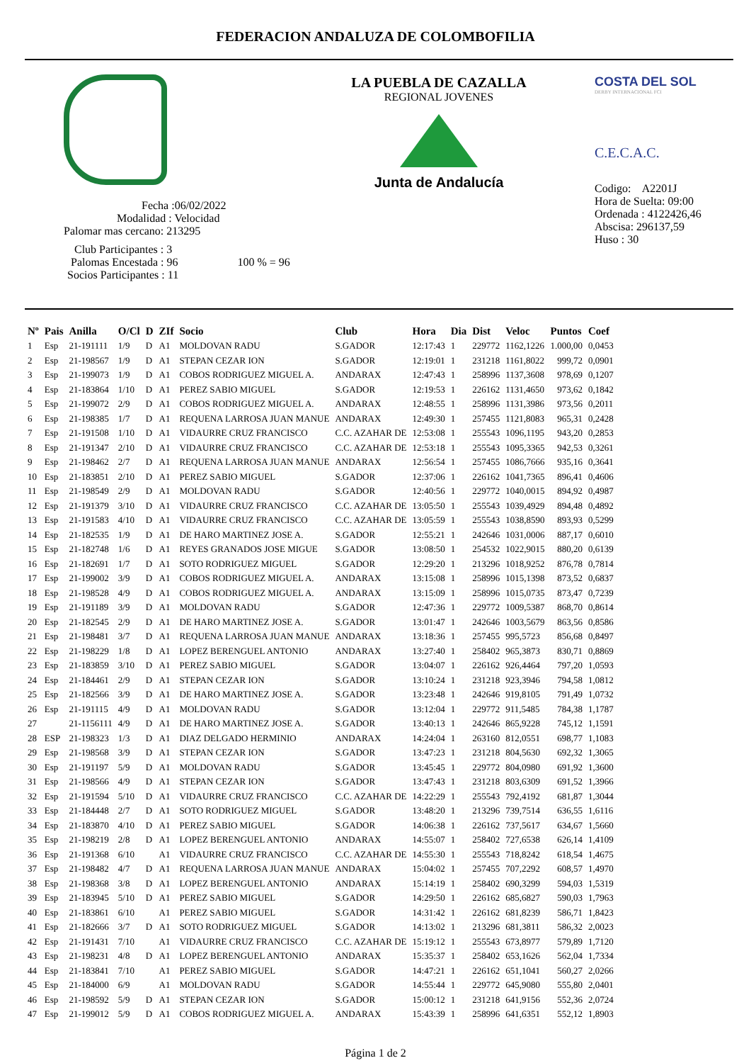FEDERACION ANDALUZA DE COLOMBOFILIA
Fecha :06/02/2022
Modalidad : Velocidad
Palomar mas cercano: 213295
Club Participantes : 3
Palomas Encestada : 96 100 % = 96
Socios Participantes : 11
LA PUEBLA DE CAZALLA
REGIONAL JOVENES
Junta de Andalucía
COSTA DEL SOL
DERBY INTERNACIONAL FCI
C.E.C.A.C.
Codigo: A2201J
Hora de Suelta: 09:00
Ordenada : 4122426,46
Abscisa: 296137,59
Huso : 30
| Nº | Pais | Anilla | O/Cl | D | ZIf | Socio | Club | Hora | Dia | Dist | Veloc | Puntos | Coef |
| --- | --- | --- | --- | --- | --- | --- | --- | --- | --- | --- | --- | --- | --- |
| 1 | Esp | 21-191111 | 1/9 | D | A1 | MOLDOVAN RADU | S.GADOR | 12:17:43 | 1 | 229772 | 1162,1226 | 1.000,00 | 0,0453 |
| 2 | Esp | 21-198567 | 1/9 | D | A1 | STEPAN CEZAR ION | S.GADOR | 12:19:01 | 1 | 231218 | 1161,8022 | 999,72 | 0,0901 |
| 3 | Esp | 21-199073 | 1/9 | D | A1 | COBOS RODRIGUEZ MIGUEL A. | ANDARAX | 12:47:43 | 1 | 258996 | 1137,3608 | 978,69 | 0,1207 |
| 4 | Esp | 21-183864 | 1/10 | D | A1 | PEREZ SABIO MIGUEL | S.GADOR | 12:19:53 | 1 | 226162 | 1131,4650 | 973,62 | 0,1842 |
| 5 | Esp | 21-199072 | 2/9 | D | A1 | COBOS RODRIGUEZ MIGUEL A. | ANDARAX | 12:48:55 | 1 | 258996 | 1131,3986 | 973,56 | 0,2011 |
| 6 | Esp | 21-198385 | 1/7 | D | A1 | REQUENA LARROSA JUAN MANUE | ANDARAX | 12:49:30 | 1 | 257455 | 1121,8083 | 965,31 | 0,2428 |
| 7 | Esp | 21-191508 | 1/10 | D | A1 | VIDAURRE CRUZ FRANCISCO | C.C. AZAHAR DE | 12:53:08 | 1 | 255543 | 1096,1195 | 943,20 | 0,2853 |
| 8 | Esp | 21-191347 | 2/10 | D | A1 | VIDAURRE CRUZ FRANCISCO | C.C. AZAHAR DE | 12:53:18 | 1 | 255543 | 1095,3365 | 942,53 | 0,3261 |
| 9 | Esp | 21-198462 | 2/7 | D | A1 | REQUENA LARROSA JUAN MANUE | ANDARAX | 12:56:54 | 1 | 257455 | 1086,7666 | 935,16 | 0,3641 |
| 10 | Esp | 21-183851 | 2/10 | D | A1 | PEREZ SABIO MIGUEL | S.GADOR | 12:37:06 | 1 | 226162 | 1041,7365 | 896,41 | 0,4606 |
| 11 | Esp | 21-198549 | 2/9 | D | A1 | MOLDOVAN RADU | S.GADOR | 12:40:56 | 1 | 229772 | 1040,0015 | 894,92 | 0,4987 |
| 12 | Esp | 21-191379 | 3/10 | D | A1 | VIDAURRE CRUZ FRANCISCO | C.C. AZAHAR DE | 13:05:50 | 1 | 255543 | 1039,4929 | 894,48 | 0,4892 |
| 13 | Esp | 21-191583 | 4/10 | D | A1 | VIDAURRE CRUZ FRANCISCO | C.C. AZAHAR DE | 13:05:59 | 1 | 255543 | 1038,8590 | 893,93 | 0,5299 |
| 14 | Esp | 21-182535 | 1/9 | D | A1 | DE HARO MARTINEZ JOSE A. | S.GADOR | 12:55:21 | 1 | 242646 | 1031,0006 | 887,17 | 0,6010 |
| 15 | Esp | 21-182748 | 1/6 | D | A1 | REYES GRANADOS JOSE MIGUE | S.GADOR | 13:08:50 | 1 | 254532 | 1022,9015 | 880,20 | 0,6139 |
| 16 | Esp | 21-182691 | 1/7 | D | A1 | SOTO RODRIGUEZ MIGUEL | S.GADOR | 12:29:20 | 1 | 213296 | 1018,9252 | 876,78 | 0,7814 |
| 17 | Esp | 21-199002 | 3/9 | D | A1 | COBOS RODRIGUEZ MIGUEL A. | ANDARAX | 13:15:08 | 1 | 258996 | 1015,1398 | 873,52 | 0,6837 |
| 18 | Esp | 21-198528 | 4/9 | D | A1 | COBOS RODRIGUEZ MIGUEL A. | ANDARAX | 13:15:09 | 1 | 258996 | 1015,0735 | 873,47 | 0,7239 |
| 19 | Esp | 21-191189 | 3/9 | D | A1 | MOLDOVAN RADU | S.GADOR | 12:47:36 | 1 | 229772 | 1009,5387 | 868,70 | 0,8614 |
| 20 | Esp | 21-182545 | 2/9 | D | A1 | DE HARO MARTINEZ JOSE A. | S.GADOR | 13:01:47 | 1 | 242646 | 1003,5679 | 863,56 | 0,8586 |
| 21 | Esp | 21-198481 | 3/7 | D | A1 | REQUENA LARROSA JUAN MANUE | ANDARAX | 13:18:36 | 1 | 257455 | 995,5723 | 856,68 | 0,8497 |
| 22 | Esp | 21-198229 | 1/8 | D | A1 | LOPEZ BERENGUEL ANTONIO | ANDARAX | 13:27:40 | 1 | 258402 | 965,3873 | 830,71 | 0,8869 |
| 23 | Esp | 21-183859 | 3/10 | D | A1 | PEREZ SABIO MIGUEL | S.GADOR | 13:04:07 | 1 | 226162 | 926,4464 | 797,20 | 1,0593 |
| 24 | Esp | 21-184461 | 2/9 | D | A1 | STEPAN CEZAR ION | S.GADOR | 13:10:24 | 1 | 231218 | 923,3946 | 794,58 | 1,0812 |
| 25 | Esp | 21-182566 | 3/9 | D | A1 | DE HARO MARTINEZ JOSE A. | S.GADOR | 13:23:48 | 1 | 242646 | 919,8105 | 791,49 | 1,0732 |
| 26 | Esp | 21-191115 | 4/9 | D | A1 | MOLDOVAN RADU | S.GADOR | 13:12:04 | 1 | 229772 | 911,5485 | 784,38 | 1,1787 |
| 27 | | 21-1156111 | 4/9 | D | A1 | DE HARO MARTINEZ JOSE A. | S.GADOR | 13:40:13 | 1 | 242646 | 865,9228 | 745,12 | 1,1591 |
| 28 | ESP | 21-198323 | 1/3 | D | A1 | DIAZ DELGADO HERMINIO | ANDARAX | 14:24:04 | 1 | 263160 | 812,0551 | 698,77 | 1,1083 |
| 29 | Esp | 21-198568 | 3/9 | D | A1 | STEPAN CEZAR ION | S.GADOR | 13:47:23 | 1 | 231218 | 804,5630 | 692,32 | 1,3065 |
| 30 | Esp | 21-191197 | 5/9 | D | A1 | MOLDOVAN RADU | S.GADOR | 13:45:45 | 1 | 229772 | 804,0980 | 691,92 | 1,3600 |
| 31 | Esp | 21-198566 | 4/9 | D | A1 | STEPAN CEZAR ION | S.GADOR | 13:47:43 | 1 | 231218 | 803,6309 | 691,52 | 1,3966 |
| 32 | Esp | 21-191594 | 5/10 | D | A1 | VIDAURRE CRUZ FRANCISCO | C.C. AZAHAR DE | 14:22:29 | 1 | 255543 | 792,4192 | 681,87 | 1,3044 |
| 33 | Esp | 21-184448 | 2/7 | D | A1 | SOTO RODRIGUEZ MIGUEL | S.GADOR | 13:48:20 | 1 | 213296 | 739,7514 | 636,55 | 1,6116 |
| 34 | Esp | 21-183870 | 4/10 | D | A1 | PEREZ SABIO MIGUEL | S.GADOR | 14:06:38 | 1 | 226162 | 737,5617 | 634,67 | 1,5660 |
| 35 | Esp | 21-198219 | 2/8 | D | A1 | LOPEZ BERENGUEL ANTONIO | ANDARAX | 14:55:07 | 1 | 258402 | 727,6538 | 626,14 | 1,4109 |
| 36 | Esp | 21-191368 | 6/10 | | A1 | VIDAURRE CRUZ FRANCISCO | C.C. AZAHAR DE | 14:55:30 | 1 | 255543 | 718,8242 | 618,54 | 1,4675 |
| 37 | Esp | 21-198482 | 4/7 | D | A1 | REQUENA LARROSA JUAN MANUE | ANDARAX | 15:04:02 | 1 | 257455 | 707,2292 | 608,57 | 1,4970 |
| 38 | Esp | 21-198368 | 3/8 | D | A1 | LOPEZ BERENGUEL ANTONIO | ANDARAX | 15:14:19 | 1 | 258402 | 690,3299 | 594,03 | 1,5319 |
| 39 | Esp | 21-183945 | 5/10 | D | A1 | PEREZ SABIO MIGUEL | S.GADOR | 14:29:50 | 1 | 226162 | 685,6827 | 590,03 | 1,7963 |
| 40 | Esp | 21-183861 | 6/10 | | A1 | PEREZ SABIO MIGUEL | S.GADOR | 14:31:42 | 1 | 226162 | 681,8239 | 586,71 | 1,8423 |
| 41 | Esp | 21-182666 | 3/7 | D | A1 | SOTO RODRIGUEZ MIGUEL | S.GADOR | 14:13:02 | 1 | 213296 | 681,3811 | 586,32 | 2,0023 |
| 42 | Esp | 21-191431 | 7/10 | | A1 | VIDAURRE CRUZ FRANCISCO | C.C. AZAHAR DE | 15:19:12 | 1 | 255543 | 673,8977 | 579,89 | 1,7120 |
| 43 | Esp | 21-198231 | 4/8 | D | A1 | LOPEZ BERENGUEL ANTONIO | ANDARAX | 15:35:37 | 1 | 258402 | 653,1626 | 562,04 | 1,7334 |
| 44 | Esp | 21-183841 | 7/10 | | A1 | PEREZ SABIO MIGUEL | S.GADOR | 14:47:21 | 1 | 226162 | 651,1041 | 560,27 | 2,0266 |
| 45 | Esp | 21-184000 | 6/9 | | A1 | MOLDOVAN RADU | S.GADOR | 14:55:44 | 1 | 229772 | 645,9080 | 555,80 | 2,0401 |
| 46 | Esp | 21-198592 | 5/9 | D | A1 | STEPAN CEZAR ION | S.GADOR | 15:00:12 | 1 | 231218 | 641,9156 | 552,36 | 2,0724 |
| 47 | Esp | 21-199012 | 5/9 | D | A1 | COBOS RODRIGUEZ MIGUEL A. | ANDARAX | 15:43:39 | 1 | 258996 | 641,6351 | 552,12 | 1,8903 |
Página 1 de 2